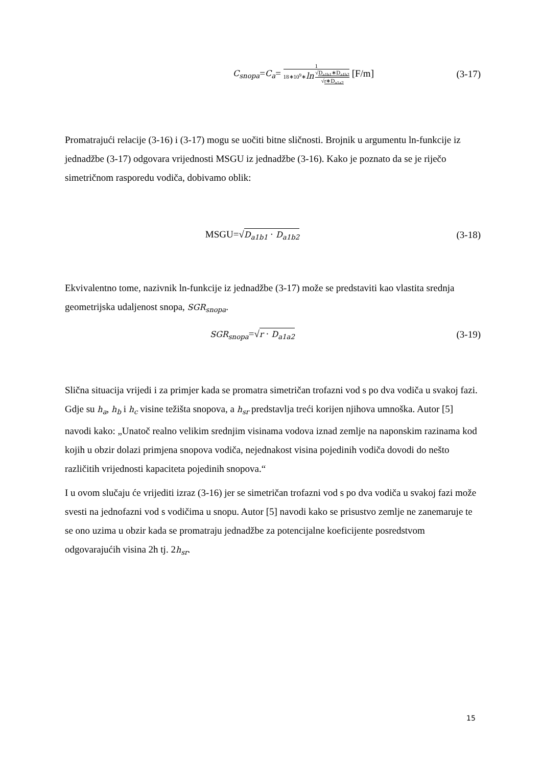C<sub>snopa</sub>=C<sub>a</sub>= 1 18∗10<sup>9</sup>∗ln √D<sub>a1b1</sub>∗D<sub>a1b2</sub> √r∗D<sub>a1a2</sub> [F/m]
(3-17)
Promatrajući relacije (3-16) i (3-17) mogu se uočiti bitne sličnosti. Brojnik u argumentu ln-funkcije iz jednadžbe (3-17) odgovara vrijednosti MSGU iz jednadžbe (3-16). Kako je poznato da se je riječo simetričnom rasporedu vodiča, dobivamo oblik:
MSGU=√D<sub>a1b1</sub> · D<sub>a1b2</sub>
(3-18)
Ekvivalentno tome, nazivnik ln-funkcije iz jednadžbe (3-17) može se predstaviti kao vlastita srednja geometrijska udaljenost snopa, SGR<sub>snopa</sub>.
SGR<sub>snopa</sub>=√r · D<sub>a1a2</sub>
(3-19)
Slična situacija vrijedi i za primjer kada se promatra simetričan trofazni vod s po dva vodiča u svakoj fazi. Gdje su h<sub>a</sub>, h<sub>b</sub> i h<sub>c</sub> visine težišta snopova, a h<sub>sr</sub> predstavlja treći korijen njihova umnoška. Autor [5] navodi kako: „Unatoč realno velikim srednjim visinama vodova iznad zemlje na naponskim razinama kod kojih u obzir dolazi primjena snopova vodiča, nejednakost visina pojedinih vodiča dovodi do nešto različitih vrijednosti kapaciteta pojedinih snopova.“
I u ovom slučaju će vrijediti izraz (3-16) jer se simetričan trofazni vod s po dva vodiča u svakoj fazi može svesti na jednofazni vod s vodičima u snopu. Autor [5] navodi kako se prisustvo zemlje ne zanemaruje te se ono uzima u obzir kada se promatraju jednadžbe za potencijalne koeficijente posredstvom odgovarajućih visina 2h tj. 2h<sub>sr</sub>.
15